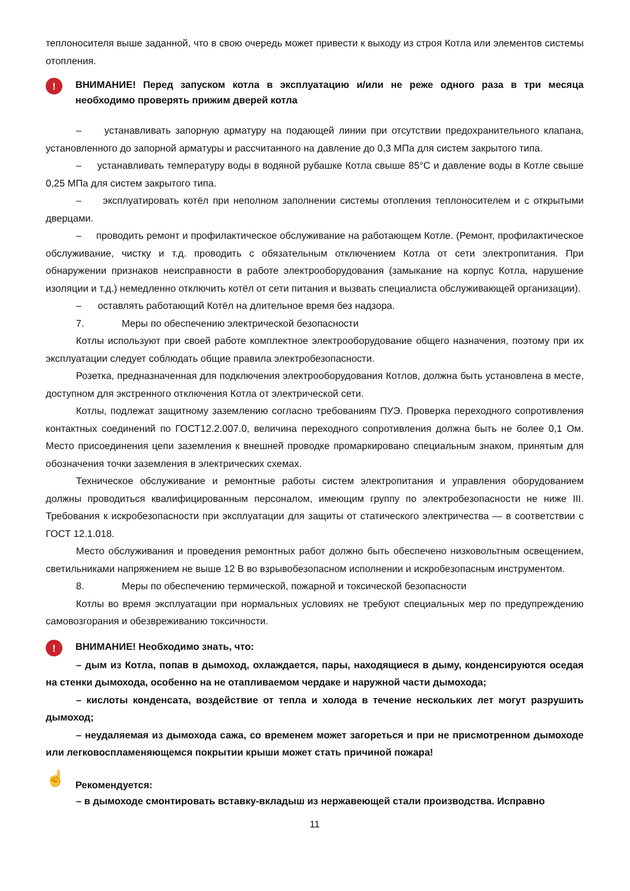теплоносителя выше заданной, что в свою очередь может привести к выходу из строя Котла или элементов системы отопления.
!
ВНИМАНИЕ! Перед запуском котла в эксплуатацию и/или не реже одного раза в три месяца необходимо проверять прижим дверей котла
– устанавливать запорную арматуру на подающей линии при отсутствии предохранительного клапана, установленного до запорной арматуры и рассчитанного на давление до 0,3 МПа для систем закрытого типа.
– устанавливать температуру воды в водяной рубашке Котла свыше 85°С и давление воды в Котле свыше 0,25 МПа для систем закрытого типа.
– эксплуатировать котёл при неполном заполнении системы отопления теплоносителем и с открытыми дверцами.
– проводить ремонт и профилактическое обслуживание на работающем Котле. (Ремонт, профилактическое обслуживание, чистку и т.д. проводить с обязательным отключением Котла от сети электропитания. При обнаружении признаков неисправности в работе электрооборудования (замыкание на корпус Котла, нарушение изоляции и т.д.) немедленно отключить котёл от сети питания и вызвать специалиста обслуживающей организации).
– оставлять работающий Котёл на длительное время без надзора.
7. Меры по обеспечению электрической безопасности
Котлы используют при своей работе комплектное электрооборудование общего назначения, поэтому при их эксплуатации следует соблюдать общие правила электробезопасности.
Розетка, предназначенная для подключения электрооборудования Котлов, должна быть установлена в месте, доступном для экстренного отключения Котла от электрической сети.
Котлы, подлежат защитному заземлению согласно требованиям ПУЭ. Проверка переходного сопротивления контактных соединений по ГОСТ12.2.007.0, величина переходного сопротивления должна быть не более 0,1 Ом. Место присоединения цепи заземления к внешней проводке промаркировано специальным знаком, принятым для обозначения точки заземления в электрических схемах.
Техническое обслуживание и ремонтные работы систем электропитания и управления оборудованием должны проводиться квалифицированным персоналом, имеющим группу по электробезопасности не ниже III. Требования к искробезопасности при эксплуатации для защиты от статического электричества — в соответствии с ГОСТ 12.1.018.
Место обслуживания и проведения ремонтных работ должно быть обеспечено низковольтным освещением, светильниками напряжением не выше 12 В во взрывобезопасном исполнении и искробезопасным инструментом.
8. Меры по обеспечению термической, пожарной и токсической безопасности
Котлы во время эксплуатации при нормальных условиях не требуют специальных мер по предупреждению самовозгорания и обезвреживанию токсичности.
!
ВНИМАНИЕ! Необходимо знать, что:
– дым из Котла, попав в дымоход, охлаждается, пары, находящиеся в дыму, конденсируются оседая на стенки дымохода, особенно на не отапливаемом чердаке и наружной части дымохода;
– кислоты конденсата, воздействие от тепла и холода в течение нескольких лет могут разрушить дымоход;
– неудаляемая из дымохода сажа, со временем может загореться и при не присмотренном дымоходе или легковоспламеняющемся покрытии крыши может стать причиной пожара!
☝
Рекомендуется:
– в дымоходе смонтировать вставку-вкладыш из нержавеющей стали производства. Исправно
11